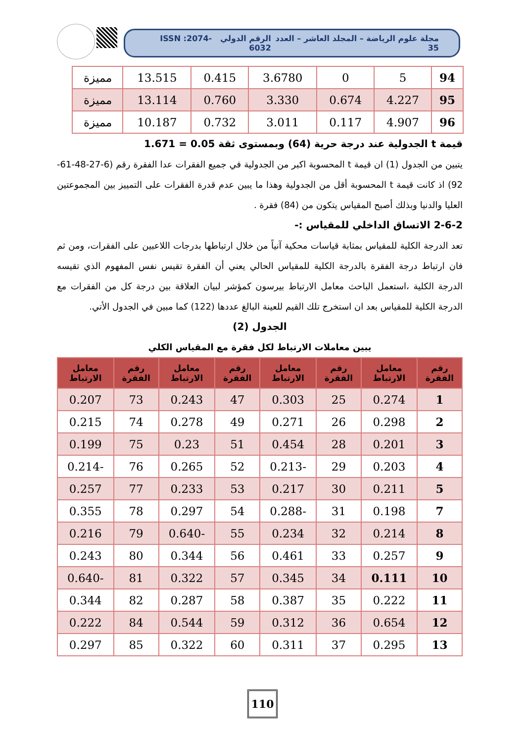مجلة علوم الرياضة – المجلد العاشر – العدد 35 الرقم الدولي ISSN :2074-6032
| 94 | 5 | 0 | 3.6780 | 0.415 | 13.515 | مميزة |
| 95 | 4.227 | 0.674 | 3.330 | 0.760 | 13.114 | مميزة |
| 96 | 4.907 | 0.117 | 3.011 | 0.732 | 10.187 | مميزة |
قيمة t الجدولية عند درجة حرية (64) وبمستوى ثقة 0.05 = 1.671
يتبين من الجدول (1) ان قيمة t المحسوبة اكبر من الجدولية في جميع الفقرات عدا الفقرة رقم (6-27-48-61-92) اذ كانت قيمة t المحسوبة أقل من الجدولية وهذا ما يبين عدم قدرة الفقرات على التمييز بين المجموعتين العليا والدنيا وبذلك أصبح المقياس يتكون من (84) فقرة .
2-6-2 الاتساق الداخلي للمقياس :-
تعد الدرجة الكلية للمقياس بمثابة قياسات محكية آنياً من خلال ارتباطها بدرجات اللاعبين على الفقرات، ومن ثم فان ارتباط درجة الفقرة بالدرجة الكلية للمقياس الحالي يعني أن الفقرة تقيس نفس المفهوم الذي تقيسه الدرجة الكلية ،استعمل الباحث معامل الارتباط بيرسون كمؤشر لبيان العلاقة بين درجة كل من الفقرات مع الدرجة الكلية للمقياس بعد ان استخرج تلك القيم للعينة البالغ عددها (122) كما مبين في الجدول الأتي.
الجدول (2)
يبين معاملات الارتباط لكل فقرة مع المقياس الكلي
| رقم الفقرة | معامل الارتباط | رقم الفقرة | معامل الارتباط | رقم الفقرة | معامل الارتباط | رقم الفقرة | معامل الارتباط |
| --- | --- | --- | --- | --- | --- | --- | --- |
| 1 | 0.274 | 25 | 0.303 | 47 | 0.243 | 73 | 0.207 |
| 2 | 0.298 | 26 | 0.271 | 49 | 0.278 | 74 | 0.215 |
| 3 | 0.201 | 28 | 0.454 | 51 | 0.23 | 75 | 0.199 |
| 4 | 0.203 | 29 | -0.213 | 52 | 0.265 | 76 | -0.214 |
| 5 | 0.211 | 30 | 0.217 | 53 | 0.233 | 77 | 0.257 |
| 7 | 0.198 | 31 | -0.288 | 54 | 0.297 | 78 | 0.355 |
| 8 | 0.214 | 32 | 0.234 | 55 | -0.640 | 79 | 0.216 |
| 9 | 0.257 | 33 | 0.461 | 56 | 0.344 | 80 | 0.243 |
| 10 | 0.111 | 34 | 0.345 | 57 | 0.322 | 81 | -0.640 |
| 11 | 0.222 | 35 | 0.387 | 58 | 0.287 | 82 | 0.344 |
| 12 | 0.654 | 36 | 0.312 | 59 | 0.544 | 84 | 0.222 |
| 13 | 0.295 | 37 | 0.311 | 60 | 0.322 | 85 | 0.297 |
110